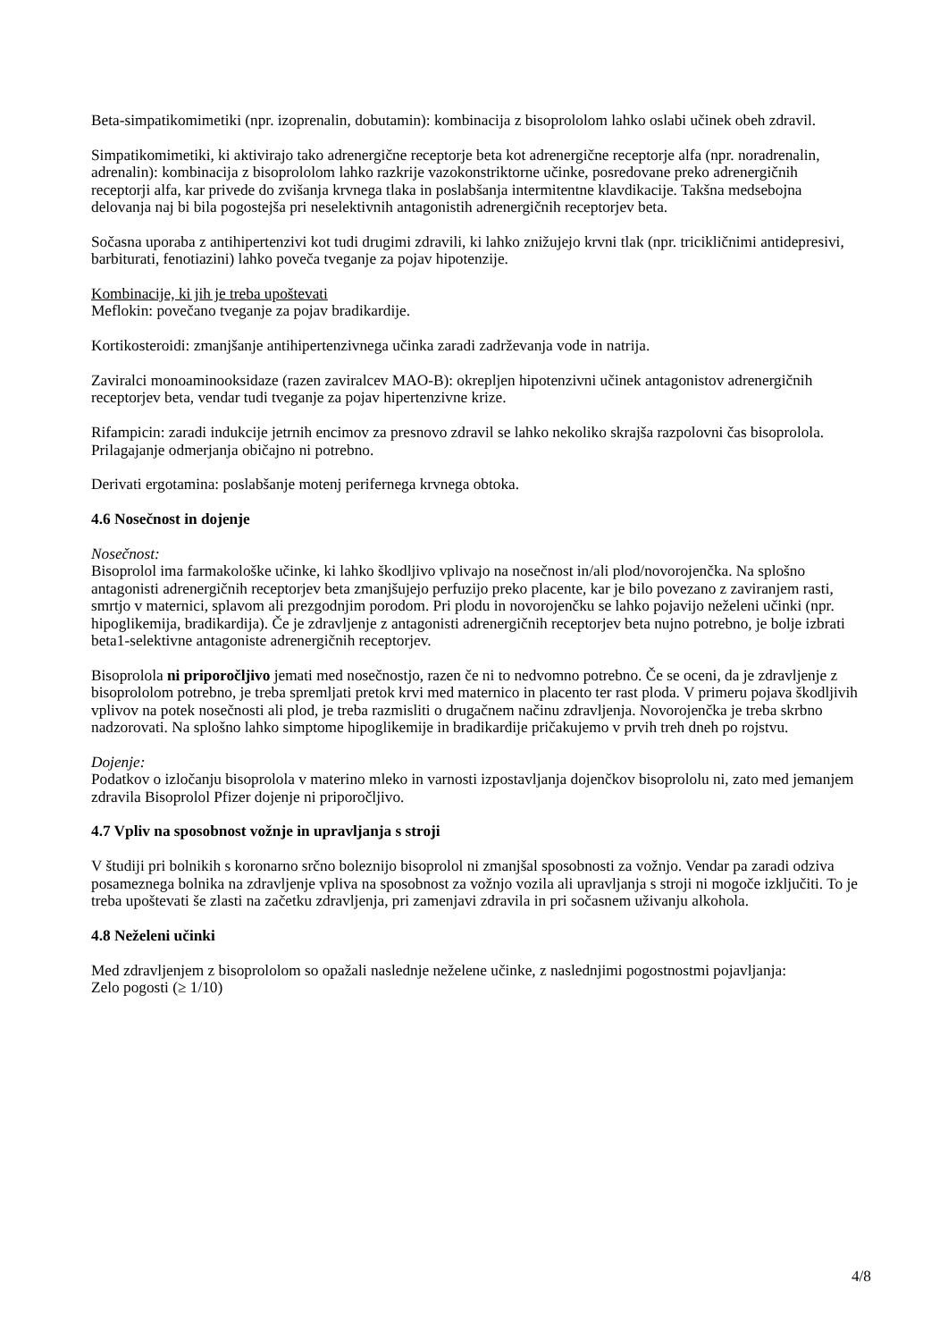Beta-simpatikomimetiki (npr. izoprenalin, dobutamin): kombinacija z bisoprololom lahko oslabi učinek obeh zdravil.
Simpatikomimetiki, ki aktivirajo tako adrenergične receptorje beta kot adrenergične receptorje alfa (npr. noradrenalin, adrenalin): kombinacija z bisoprololom lahko razkrije vazokonstriktorne učinke, posredovane preko adrenergičnih receptorji alfa, kar privede do zvišanja krvnega tlaka in poslabšanja intermitentne klavdikacije. Takšna medsebojna delovanja naj bi bila pogostejša pri neselektivnih antagonistih adrenergičnih receptorjev beta.
Sočasna uporaba z antihipertenzivi kot tudi drugimi zdravili, ki lahko znižujejo krvni tlak (npr. tricikličnimi antidepresivi, barbiturati, fenotiazini) lahko poveča tveganje za pojav hipotenzije.
Kombinacije, ki jih je treba upoštevati
Meflokin: povečano tveganje za pojav bradikardije.
Kortikosteroidi: zmanjšanje antihipertenzivnega učinka zaradi zadrževanja vode in natrija.
Zaviralci monoaminooksidaze (razen zaviralcev MAO-B): okrepljen hipotenzivni učinek antagonistov adrenergičnih receptorjev beta, vendar tudi tveganje za pojav hipertenzivne krize.
Rifampicin: zaradi indukcije jetrnih encimov za presnovo zdravil se lahko nekoliko skrajša razpolovni čas bisoprolola. Prilagajanje odmerjanja običajno ni potrebno.
Derivati ergotamina: poslabšanje motenj perifernega krvnega obtoka.
4.6 Nosečnost in dojenje
Nosečnost:
Bisoprolol ima farmakološke učinke, ki lahko škodljivo vplivajo na nosečnost in/ali plod/novorojenčka. Na splošno antagonisti adrenergičnih receptorjev beta zmanjšujejo perfuzijo preko placente, kar je bilo povezano z zaviranjem rasti, smrtjo v maternici, splavom ali prezgodnjim porodom. Pri plodu in novorojenčku se lahko pojavijo neželeni učinki (npr. hipoglikemija, bradikardija). Če je zdravljenje z antagonisti adrenergičnih receptorjev beta nujno potrebno, je bolje izbrati beta1-selektivne antagoniste adrenergičnih receptorjev.
Bisoprolola ni priporočljivo jemati med nosečnostjo, razen če ni to nedvomno potrebno. Če se oceni, da je zdravljenje z bisoprololom potrebno, je treba spremljati pretok krvi med maternico in placento ter rast ploda. V primeru pojava škodljivih vplivov na potek nosečnosti ali plod, je treba razmisliti o drugačnem načinu zdravljenja. Novorojenčka je treba skrbno nadzorovati. Na splošno lahko simptome hipoglikemije in bradikardije pričakujemo v prvih treh dneh po rojstvu.
Dojenje:
Podatkov o izločanju bisoprolola v materino mleko in varnosti izpostavljanja dojenčkov bisoprololu ni, zato med jemanjem zdravila Bisoprolol Pfizer dojenje ni priporočljivo.
4.7 Vpliv na sposobnost vožnje in upravljanja s stroji
V študiji pri bolnikih s koronarno srčno boleznijo bisoprolol ni zmanjšal sposobnosti za vožnjo. Vendar pa zaradi odziva posameznega bolnika na zdravljenje vpliva na sposobnost za vožnjo vozila ali upravljanja s stroji ni mogoče izključiti. To je treba upoštevati še zlasti na začetku zdravljenja, pri zamenjavi zdravila in pri sočasnem uživanju alkohola.
4.8 Neželeni učinki
Med zdravljenjem z bisoprololom so opažali naslednje neželene učinke, z naslednjimi pogostnostmi pojavljanja:
Zelo pogosti (≥ 1/10)
4/8